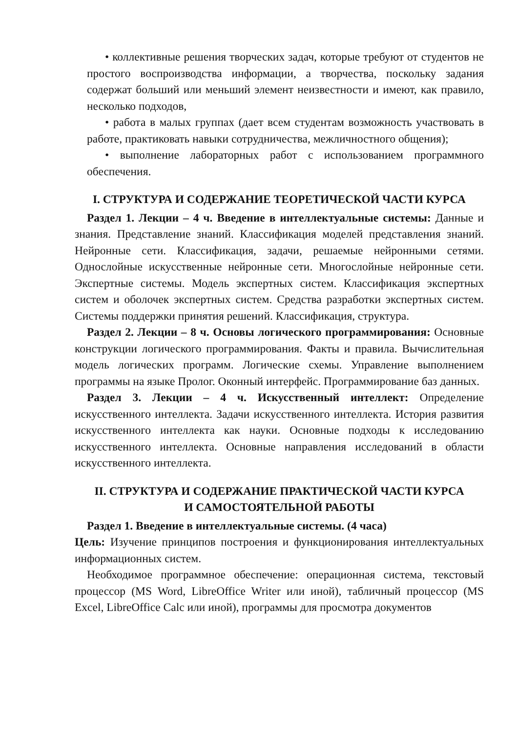• коллективные решения творческих задач, которые требуют от студентов не простого воспроизводства информации, а творчества, поскольку задания содержат больший или меньший элемент неизвестности и имеют, как правило, несколько подходов,
• работа в малых группах (дает всем студентам возможность участвовать в работе, практиковать навыки сотрудничества, межличностного общения);
• выполнение лабораторных работ с использованием программного обеспечения.
I. СТРУКТУРА И СОДЕРЖАНИЕ ТЕОРЕТИЧЕСКОЙ ЧАСТИ КУРСА
Раздел 1. Лекции – 4 ч. Введение в интеллектуальные системы: Данные и знания. Представление знаний. Классификация моделей представления знаний. Нейронные сети. Классификация, задачи, решаемые нейронными сетями. Однослойные искусственные нейронные сети. Многослойные нейронные сети. Экспертные системы. Модель экспертных систем. Классификация экспертных систем и оболочек экспертных систем. Средства разработки экспертных систем. Системы поддержки принятия решений. Классификация, структура.
Раздел 2. Лекции – 8 ч. Основы логического программирования: Основные конструкции логического программирования. Факты и правила. Вычислительная модель логических программ. Логические схемы. Управление выполнением программы на языке Пролог. Оконный интерфейс. Программирование баз данных.
Раздел 3. Лекции – 4 ч. Искусственный интеллект: Определение искусственного интеллекта. Задачи искусственного интеллекта. История развития искусственного интеллекта как науки. Основные подходы к исследованию искусственного интеллекта. Основные направления исследований в области искусственного интеллекта.
II. СТРУКТУРА И СОДЕРЖАНИЕ ПРАКТИЧЕСКОЙ ЧАСТИ КУРСА
И САМОСТОЯТЕЛЬНОЙ РАБОТЫ
Раздел 1. Введение в интеллектуальные системы. (4 часа)
Цель: Изучение принципов построения и функционирования интеллектуальных информационных систем.
Необходимое программное обеспечение: операционная система, текстовый процессор (MS Word, LibreOffice Writer или иной), табличный процессор (MS Excel, LibreOffice Calc или иной), программы для просмотра документов